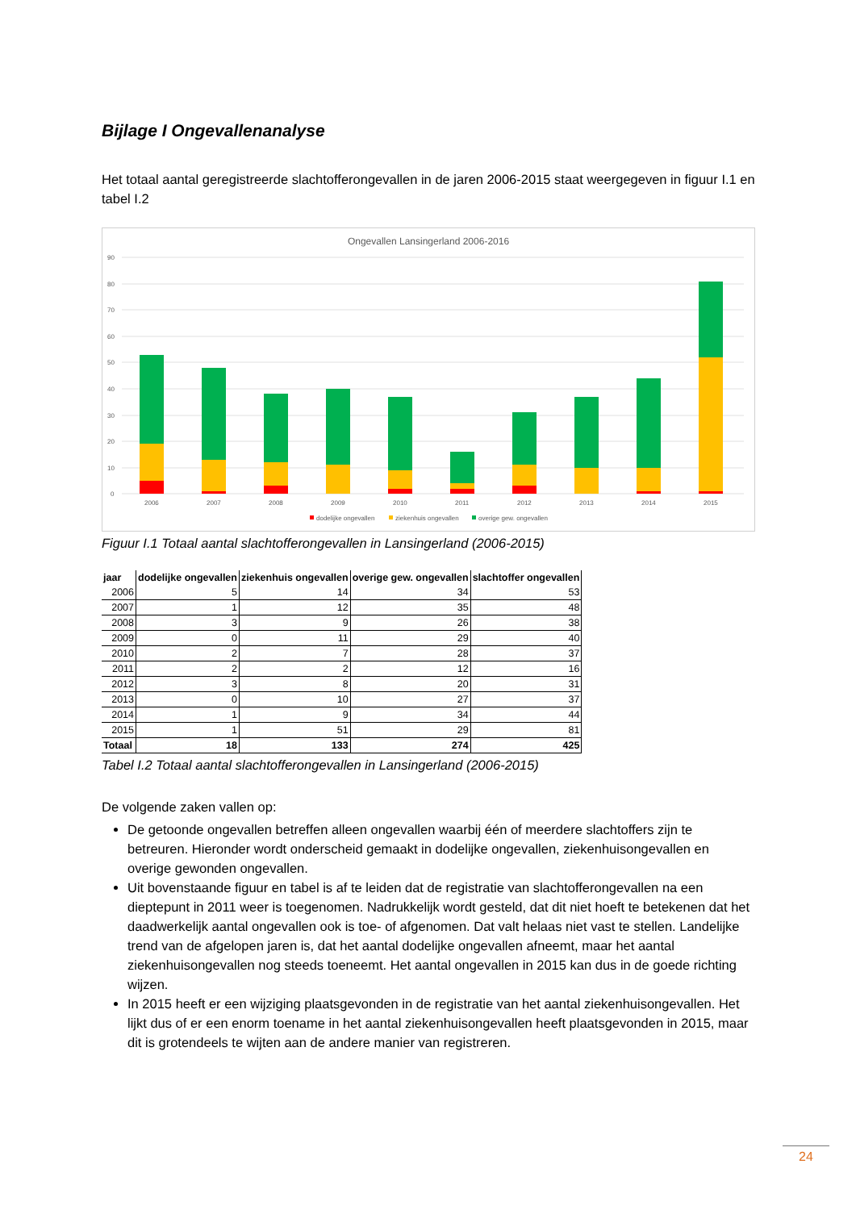Bijlage I Ongevallenanalyse
Het totaal aantal geregistreerde slachtofferongevallen in de jaren 2006-2015 staat weergegeven in figuur I.1 en tabel I.2
Ongevallen Lansingerland 2006-2016
90
80
70
60
50
40
30
20
10
0
2006
2007
2008
2009
2010
2011
2012
2013
2014
2015
dodelijke ongevallen
ziekenhuis ongevallen
overige gew. ongevallen
Figuur I.1 Totaal aantal slachtofferongevallen in Lansingerland (2006-2015)
| jaar | dodelijke ongevallen | ziekenhuis ongevallen | overige gew. ongevallen | slachtoffer ongevallen |
| --- | --- | --- | --- | --- |
| 2006 | 5 | 14 | 34 | 53 |
| 2007 | 1 | 12 | 35 | 48 |
| 2008 | 3 | 9 | 26 | 38 |
| 2009 | 0 | 11 | 29 | 40 |
| 2010 | 2 | 7 | 28 | 37 |
| 2011 | 2 | 2 | 12 | 16 |
| 2012 | 3 | 8 | 20 | 31 |
| 2013 | 0 | 10 | 27 | 37 |
| 2014 | 1 | 9 | 34 | 44 |
| 2015 | 1 | 51 | 29 | 81 |
| Totaal | 18 | 133 | 274 | 425 |
Tabel I.2 Totaal aantal slachtofferongevallen in Lansingerland (2006-2015)
De volgende zaken vallen op:
De getoonde ongevallen betreffen alleen ongevallen waarbij één of meerdere slachtoffers zijn te betreuren. Hieronder wordt onderscheid gemaakt in dodelijke ongevallen, ziekenhuisongevallen en overige gewonden ongevallen.
Uit bovenstaande figuur en tabel is af te leiden dat de registratie van slachtofferongevallen na een dieptepunt in 2011 weer is toegenomen. Nadrukkelijk wordt gesteld, dat dit niet hoeft te betekenen dat het daadwerkelijk aantal ongevallen ook is toe- of afgenomen. Dat valt helaas niet vast te stellen. Landelijke trend van de afgelopen jaren is, dat het aantal dodelijke ongevallen afneemt, maar het aantal ziekenhuisongevallen nog steeds toeneemt. Het aantal ongevallen in 2015 kan dus in de goede richting wijzen.
In 2015 heeft er een wijziging plaatsgevonden in de registratie van het aantal ziekenhuisongevallen. Het lijkt dus of er een enorm toename in het aantal ziekenhuisongevallen heeft plaatsgevonden in 2015, maar dit is grotendeels te wijten aan de andere manier van registreren.
24